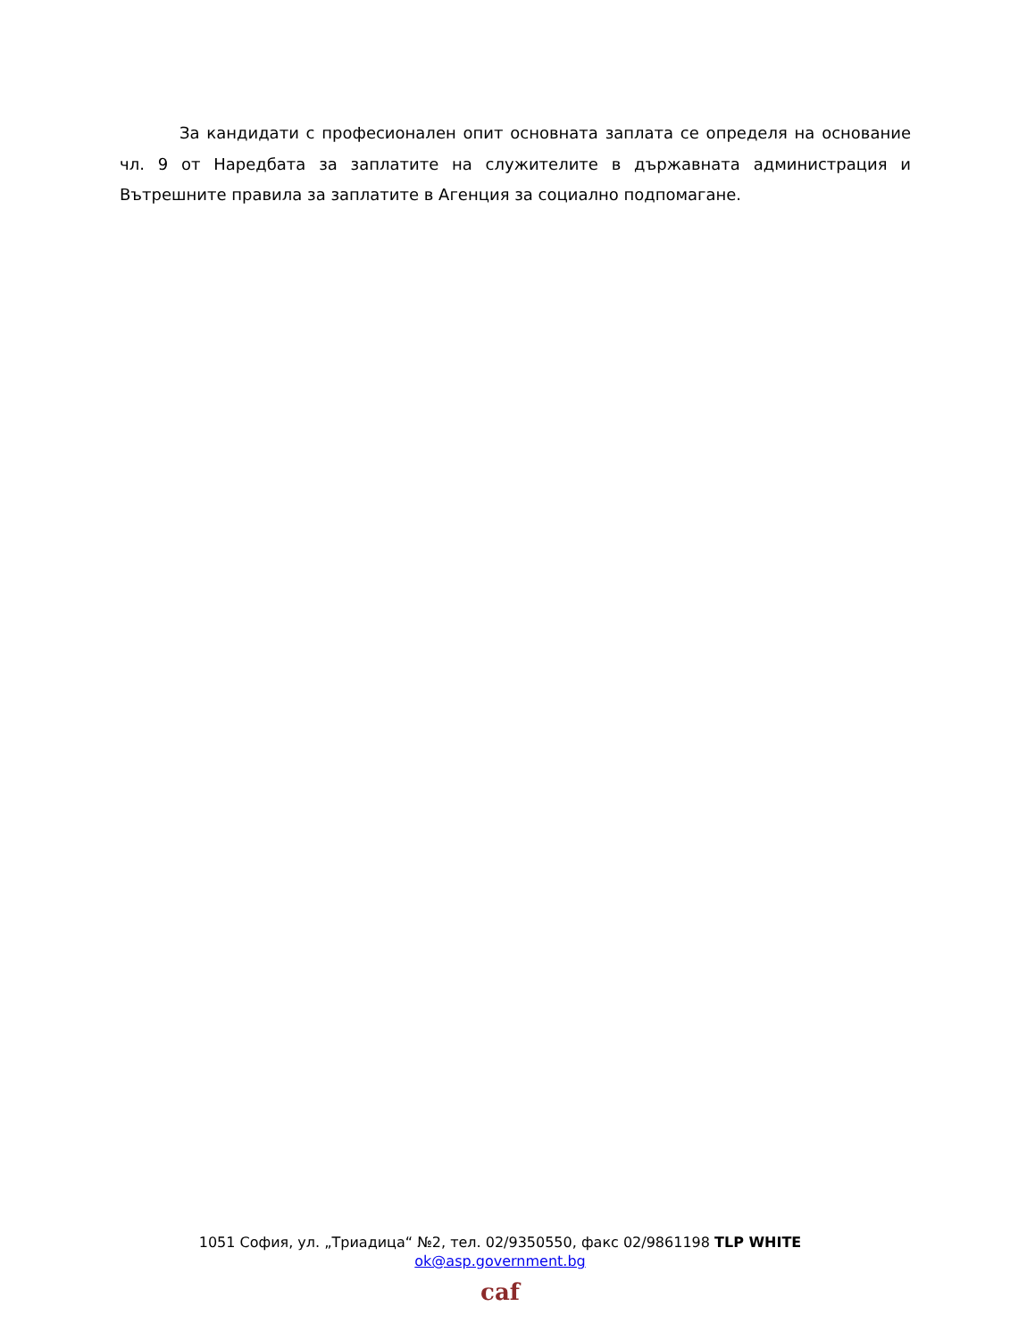За кандидати с професионален опит основната заплата се определя на основание чл. 9 от Наредбата за заплатите на служителите в държавната администрация и Вътрешните правила за заплатите в Агенция за социално подпомагане.
1051 София, ул. „Триадица“ №2, тел. 02/9350550, факс 02/9861198 TLP WHITE
ok@asp.government.bg
caf